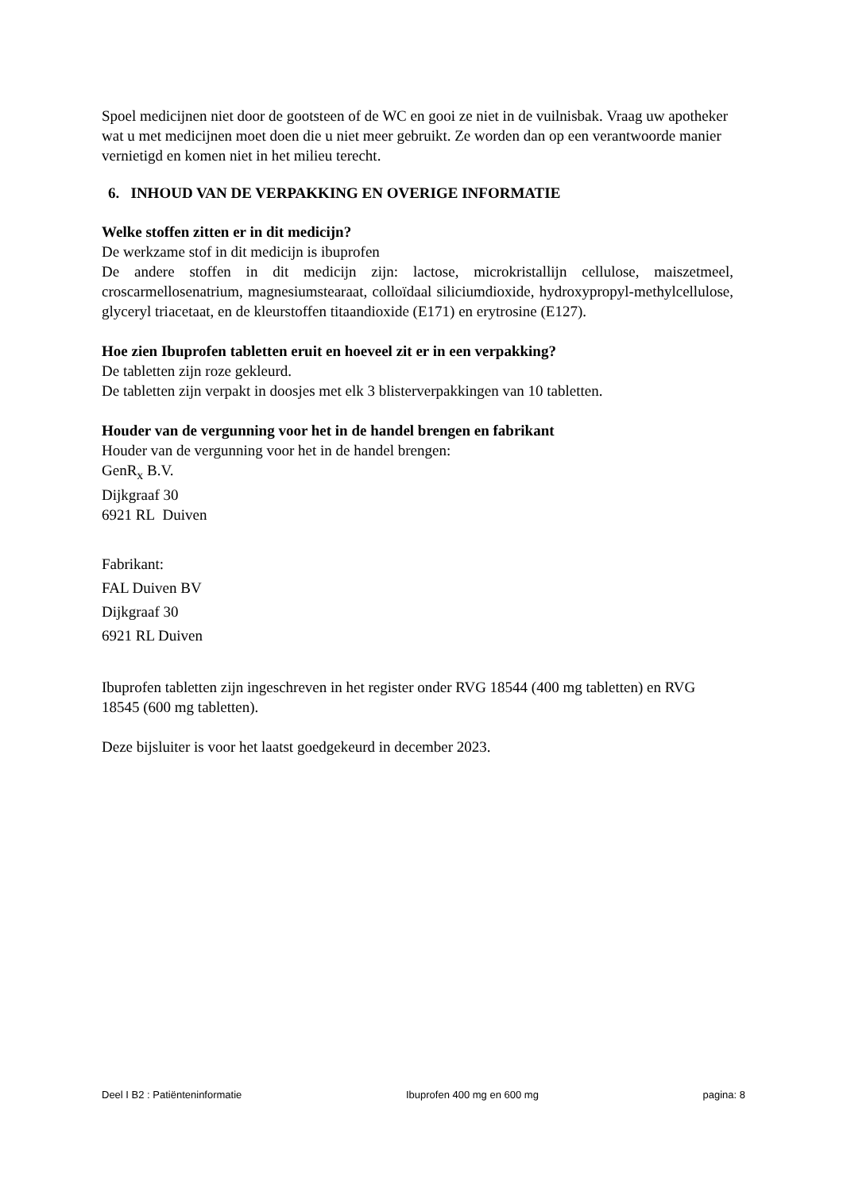Spoel medicijnen niet door de gootsteen of de WC en gooi ze niet in de vuilnisbak. Vraag uw apotheker wat u met medicijnen moet doen die u niet meer gebruikt. Ze worden dan op een verantwoorde manier vernietigd en komen niet in het milieu terecht.
6. INHOUD VAN DE VERPAKKING EN OVERIGE INFORMATIE
Welke stoffen zitten er in dit medicijn?
De werkzame stof in dit medicijn is ibuprofen
De andere stoffen in dit medicijn zijn: lactose, microkristallijn cellulose, maiszetmeel, croscarmellosenatrium, magnesiumstearaat, colloïdaal siliciumdioxide, hydroxypropyl-methylcellulose, glyceryl triacetaat, en de kleurstoffen titaandioxide (E171) en erytrosine (E127).
Hoe zien Ibuprofen tabletten eruit en hoeveel zit er in een verpakking?
De tabletten zijn roze gekleurd.
De tabletten zijn verpakt in doosjes met elk 3 blisterverpakkingen van 10 tabletten.
Houder van de vergunning voor het in de handel brengen en fabrikant
Houder van de vergunning voor het in de handel brengen:
GenR<sub>x</sub> B.V.
Dijkgraaf 30
6921 RL Duiven
Fabrikant:
FAL Duiven BV
Dijkgraaf 30
6921 RL Duiven
Ibuprofen tabletten zijn ingeschreven in het register onder RVG 18544 (400 mg tabletten) en RVG 18545 (600 mg tabletten).
Deze bijsluiter is voor het laatst goedgekeurd in december 2023.
Deel I B2 : Patiënteninformatie Ibuprofen 400 mg en 600 mg pagina: 8